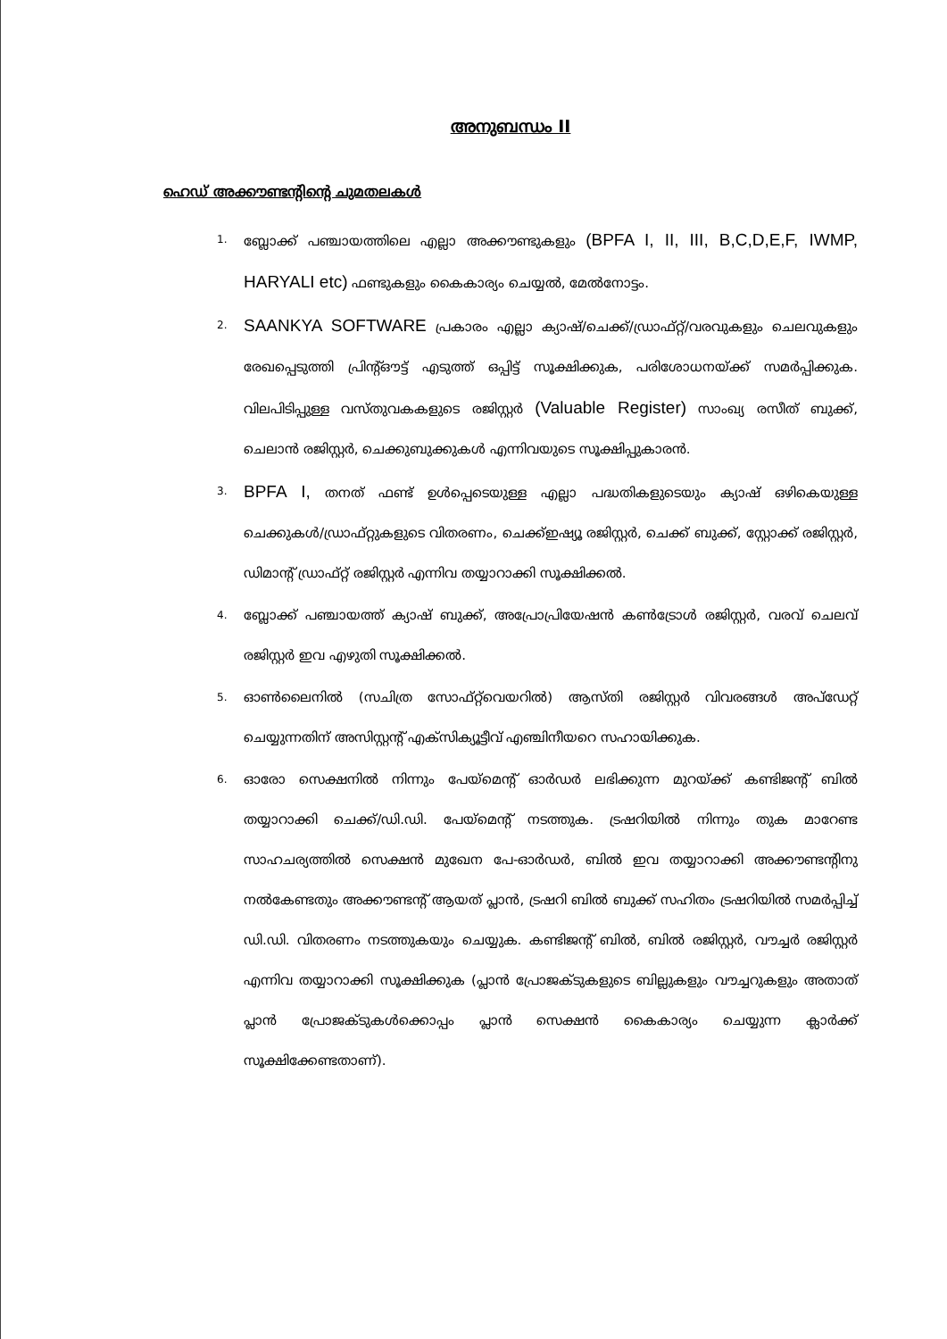അനുബന്ധം II
ഹെഡ് അക്കൗണ്ടന്റിന്റെ ചുമതലകൾ
1. ബ്ലോക്ക് പഞ്ചായത്തിലെ എല്ലാ അക്കൗണ്ടുകളും (BPFA I, II, III, B,C,D,E,F, IWMP, HARYALI etc) ഫണ്ടുകളും കൈകാര്യം ചെയ്യൽ, മേൽനോട്ടം.
2. SAANKYA SOFTWARE പ്രകാരം എല്ലാ ക്യാഷ്/ചെക്ക്/ഡ്രാഫ്റ്റ്/വരവുകളും ചെലവുകളും രേഖപ്പെടുത്തി പ്രിന്റ്ഔട്ട് എടുത്ത് ഒപ്പിട്ട് സൂക്ഷിക്കുക, പരിശോധനയ്ക്ക് സമർപ്പിക്കുക. വിലപിടിപ്പുള്ള വസ്തുവകകളുടെ രജിസ്റ്റർ (Valuable Register) സാംഖ്യ രസീത് ബുക്ക്, ചെലാൻ രജിസ്റ്റർ, ചെക്കുബുക്കുകൾ എന്നിവയുടെ സൂക്ഷിപ്പുകാരൻ.
3. BPFA I, തനത് ഫണ്ട് ഉൾപ്പെടെയുള്ള എല്ലാ പദ്ധതികളുടെയും ക്യാഷ് ഒഴികെയുള്ള ചെക്കുകൾ/ഡ്രാഫ്റ്റുകളുടെ വിതരണം, ചെക്ക്ഇഷ്യൂ രജിസ്റ്റർ, ചെക്ക് ബുക്ക്, സ്റ്റോക്ക് രജിസ്റ്റർ, ഡിമാന്റ് ഡ്രാഫ്റ്റ് രജിസ്റ്റർ എന്നിവ തയ്യാറാക്കി സൂക്ഷിക്കൽ.
4. ബ്ലോക്ക് പഞ്ചായത്ത് ക്യാഷ് ബുക്ക്, അപ്രോപ്രിയേഷൻ കൺട്രോൾ രജിസ്റ്റർ, വരവ് ചെലവ് രജിസ്റ്റർ ഇവ എഴുതി സൂക്ഷിക്കൽ.
5. ഓൺലൈനിൽ (സചിത്ര സോഫ്റ്റ്‌വെയറിൽ) ആസ്തി രജിസ്റ്റർ വിവരങ്ങൾ അപ്ഡേറ്റ് ചെയ്യുന്നതിന് അസിസ്റ്റന്റ് എക്സിക്യൂട്ടീവ് എഞ്ചിനീയറെ സഹായിക്കുക.
6. ഓരോ സെക്ഷനിൽ നിന്നും പേയ്മെന്റ് ഓർഡർ ലഭിക്കുന്ന മുറയ്ക്ക് കണ്ടിജന്റ് ബിൽ തയ്യാറാക്കി ചെക്ക്/ഡി.ഡി. പേയ്മെന്റ് നടത്തുക. ട്രഷറിയിൽ നിന്നും തുക മാറേണ്ട സാഹചര്യത്തിൽ സെക്ഷൻ മുഖേന പേ-ഓർഡർ, ബിൽ ഇവ തയ്യാറാക്കി അക്കൗണ്ടന്റിനു നൽകേണ്ടതും അക്കൗണ്ടന്റ് ആയത് പ്ലാൻ, ട്രഷറി ബിൽ ബുക്ക് സഹിതം ട്രഷറിയിൽ സമർപ്പിച്ച് ഡി.ഡി. വിതരണം നടത്തുകയും ചെയ്യുക. കണ്ടിജന്റ് ബിൽ, ബിൽ രജിസ്റ്റർ, വൗച്ചർ രജിസ്റ്റർ എന്നിവ തയ്യാറാക്കി സൂക്ഷിക്കുക (പ്ലാൻ പ്രോജക്ടുകളുടെ ബില്ലുകളും വൗച്ചറുകളും അതാത് പ്ലാൻ പ്രോജക്ടുകൾക്കൊപ്പം പ്ലാൻ സെക്ഷൻ കൈകാര്യം ചെയ്യുന്ന ക്ലാർക്ക് സൂക്ഷിക്കേണ്ടതാണ്).